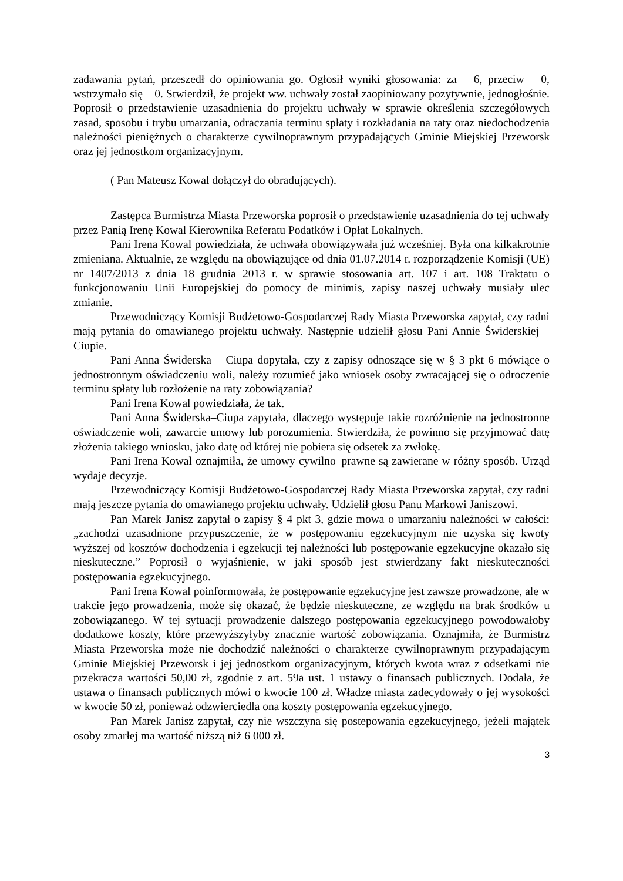zadawania pytań, przeszedł do opiniowania go. Ogłosił wyniki głosowania: za – 6, przeciw – 0, wstrzymało się – 0. Stwierdził, że projekt ww. uchwały został zaopiniowany pozytywnie, jednogłośnie. Poprosił o przedstawienie uzasadnienia do projektu uchwały w sprawie określenia szczegółowych zasad, sposobu i trybu umarzania, odraczania terminu spłaty i rozkładania na raty oraz niedochodzenia należności pieniężnych o charakterze cywilnoprawnym przypadających Gminie Miejskiej Przeworsk oraz jej jednostkom organizacyjnym.
( Pan Mateusz Kowal dołączył do obradujących).
Zastępca Burmistrza Miasta Przeworska poprosił o przedstawienie uzasadnienia do tej uchwały przez Panią Irenę Kowal Kierownika Referatu Podatków i Opłat Lokalnych.
Pani Irena Kowal powiedziała, że uchwała obowiązywała już wcześniej. Była ona kilkakrotnie zmieniana. Aktualnie, ze względu na obowiązujące od dnia 01.07.2014 r. rozporządzenie Komisji (UE) nr 1407/2013 z dnia 18 grudnia 2013 r. w sprawie stosowania art. 107 i art. 108 Traktatu o funkcjonowaniu Unii Europejskiej do pomocy de minimis, zapisy naszej uchwały musiały ulec zmianie.
Przewodniczący Komisji Budżetowo-Gospodarczej Rady Miasta Przeworska zapytał, czy radni mają pytania do omawianego projektu uchwały. Następnie udzielił głosu Pani Annie Świderskiej – Ciupie.
Pani Anna Świderska – Ciupa dopytała, czy z zapisy odnoszące się w § 3 pkt 6 mówiące o jednostronnym oświadczeniu woli, należy rozumieć jako wniosek osoby zwracającej się o odroczenie terminu spłaty lub rozłożenie na raty zobowiązania?
Pani Irena Kowal powiedziała, że tak.
Pani Anna Świderska–Ciupa zapytała, dlaczego występuje takie rozróżnienie na jednostronne oświadczenie woli, zawarcie umowy lub porozumienia. Stwierdziła, że powinno się przyjmować datę złożenia takiego wniosku, jako datę od której nie pobiera się odsetek za zwłokę.
Pani Irena Kowal oznajmiła, że umowy cywilno–prawne są zawierane w różny sposób. Urząd wydaje decyzje.
Przewodniczący Komisji Budżetowo-Gospodarczej Rady Miasta Przeworska zapytał, czy radni mają jeszcze pytania do omawianego projektu uchwały. Udzielił głosu Panu Markowi Janiszowi.
Pan Marek Janisz zapytał o zapisy § 4 pkt 3, gdzie mowa o umarzaniu należności w całości: „zachodzi uzasadnione przypuszczenie, że w postępowaniu egzekucyjnym nie uzyska się kwoty wyższej od kosztów dochodzenia i egzekucji tej należności lub postępowanie egzekucyjne okazało się nieskuteczne.” Poprosił o wyjaśnienie, w jaki sposób jest stwierdzany fakt nieskuteczności postępowania egzekucyjnego.
Pani Irena Kowal poinformowała, że postępowanie egzekucyjne jest zawsze prowadzone, ale w trakcie jego prowadzenia, może się okazać, że będzie nieskuteczne, ze względu na brak środków u zobowiązanego. W tej sytuacji prowadzenie dalszego postępowania egzekucyjnego powodowałoby dodatkowe koszty, które przewyższyłyby znacznie wartość zobowiązania. Oznajmiła, że Burmistrz Miasta Przeworska może nie dochodzić należności o charakterze cywilnoprawnym przypadającym Gminie Miejskiej Przeworsk i jej jednostkom organizacyjnym, których kwota wraz z odsetkami nie przekracza wartości 50,00 zł, zgodnie z art. 59a ust. 1 ustawy o finansach publicznych. Dodała, że ustawa o finansach publicznych mówi o kwocie 100 zł. Władze miasta zadecydowały o jej wysokości w kwocie 50 zł, ponieważ odzwierciedla ona koszty postępowania egzekucyjnego.
Pan Marek Janisz zapytał, czy nie wszczyna się postepowania egzekucyjnego, jeżeli majątek osoby zmarłej ma wartość niższą niż 6 000 zł.
3